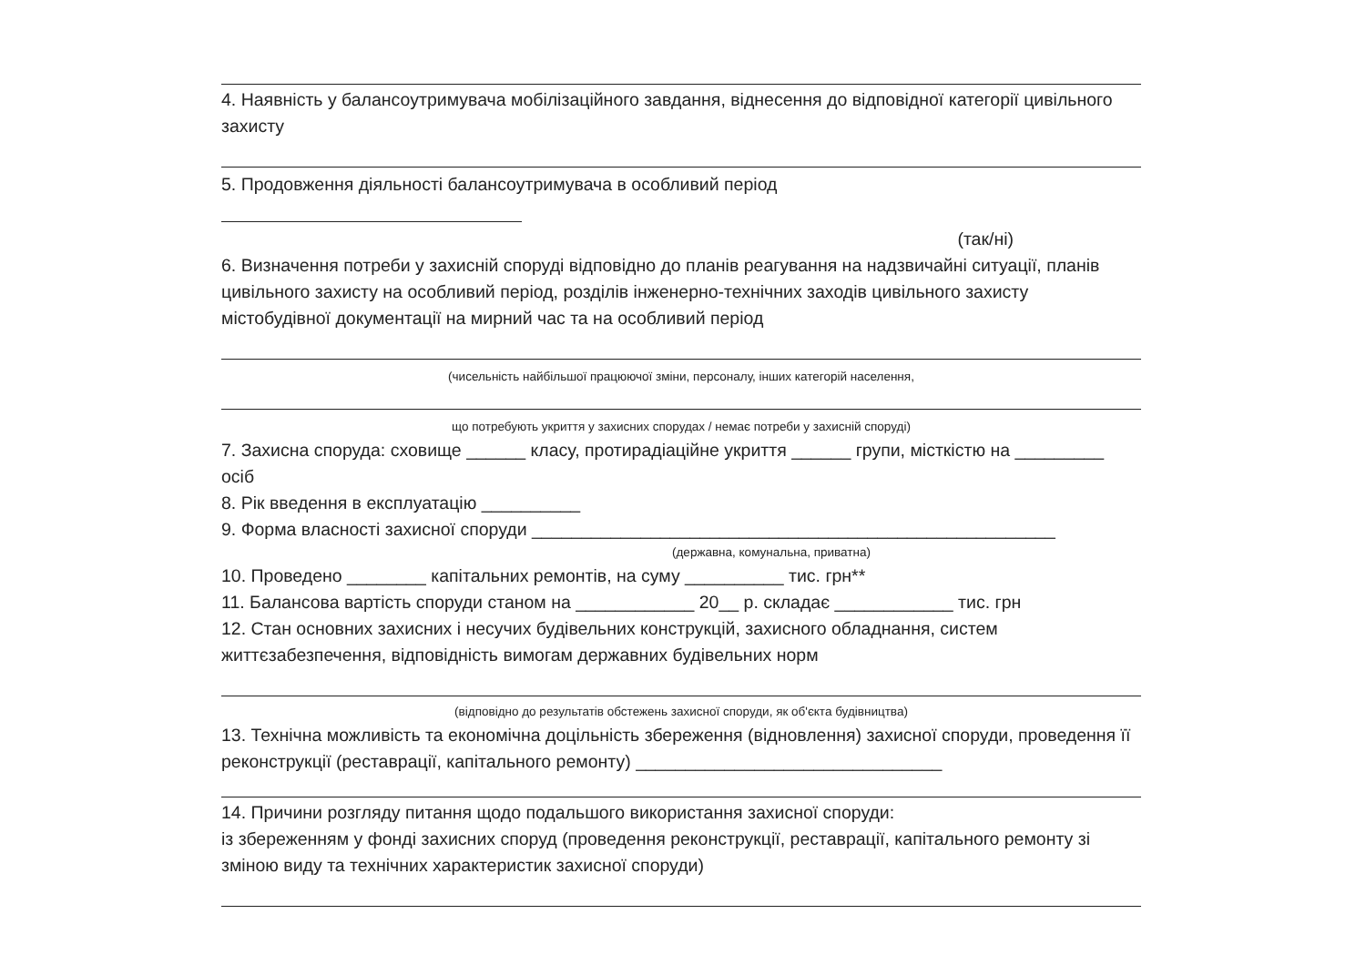4. Наявність у балансоутримувача мобілізаційного завдання, віднесення до відповідної категорії цивільного захисту
5. Продовження діяльності балансоутримувача в особливий період
(так/ні)
6. Визначення потреби у захисній споруді відповідно до планів реагування на надзвичайні ситуації, планів цивільного захисту на особливий період, розділів інженерно-технічних заходів цивільного захисту містобудівної документації на мирний час та на особливий період
(чисельність найбільшої працюючої зміни, персоналу, інших категорій населення,
що потребують укриття у захисних спорудах / немає потреби у захисній споруді)
7. Захисна споруда: сховище ______ класу, протирадіаційне укриття ______ групи, місткістю на _________ осіб
8. Рік введення в експлуатацію __________
9. Форма власності захисної споруди _____________________________________________________
(державна, комунальна, приватна)
10. Проведено ________ капітальних ремонтів, на суму __________ тис. грн**
11. Балансова вартість споруди станом на ____________ 20__ р. складає ____________ тис. грн
12. Стан основних захисних і несучих будівельних конструкцій, захисного обладнання, систем життєзабезпечення, відповідність вимогам державних будівельних норм
(відповідно до результатів обстежень захисної споруди, як об'єкта будівництва)
13. Технічна можливість та економічна доцільність збереження (відновлення) захисної споруди, проведення її реконструкції (реставрації, капітального ремонту) _______________________________
14. Причини розгляду питання щодо подальшого використання захисної споруди:
із збереженням у фонді захисних споруд (проведення реконструкції, реставрації, капітального ремонту зі зміною виду та технічних характеристик захисної споруди)